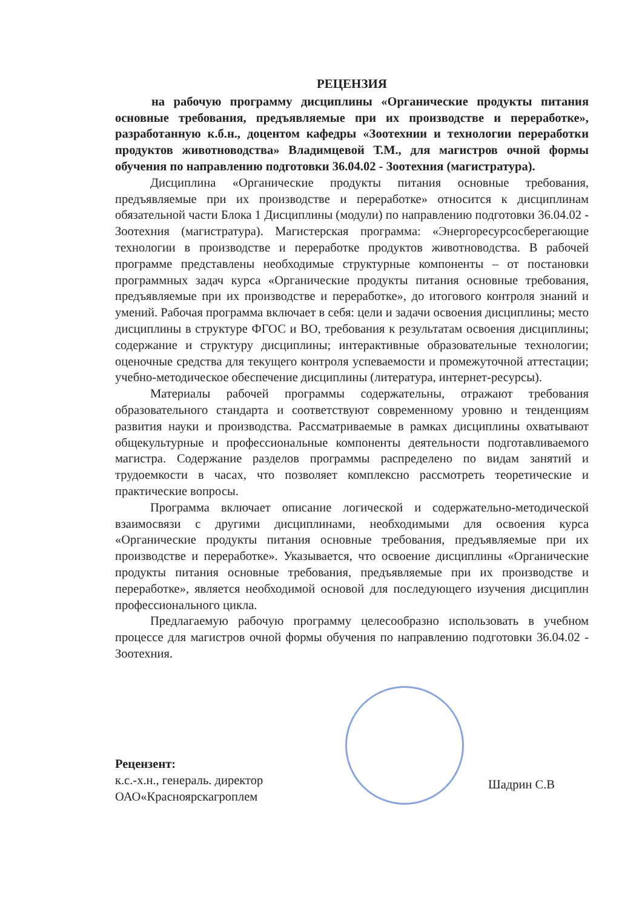РЕЦЕНЗИЯ
на рабочую программу дисциплины «Органические продукты питания основные требования, предъявляемые при их производстве и переработке», разработанную к.б.н., доцентом кафедры «Зоотехнии и технологии переработки продуктов животноводства» Владимцевой Т.М., для магистров очной формы обучения по направлению подготовки 36.04.02 - Зоотехния (магистратура).
Дисциплина «Органические продукты питания основные требования, предъявляемые при их производстве и переработке» относится к дисциплинам обязательной части Блока 1 Дисциплины (модули) по направлению подготовки 36.04.02 - Зоотехния (магистратура). Магистерская программа: «Энергоресурсосберегающие технологии в производстве и переработке продуктов животноводства. В рабочей программе представлены необходимые структурные компоненты – от постановки программных задач курса «Органические продукты питания основные требования, предъявляемые при их производстве и переработке», до итогового контроля знаний и умений. Рабочая программа включает в себя: цели и задачи освоения дисциплины; место дисциплины в структуре ФГОС и ВО, требования к результатам освоения дисциплины; содержание и структуру дисциплины; интерактивные образовательные технологии; оценочные средства для текущего контроля успеваемости и промежуточной аттестации; учебно-методическое обеспечение дисциплины (литература, интернет-ресурсы).
Материалы рабочей программы содержательны, отражают требования образовательного стандарта и соответствуют современному уровню и тенденциям развития науки и производства. Рассматриваемые в рамках дисциплины охватывают общекультурные и профессиональные компоненты деятельности подготавливаемого магистра. Содержание разделов программы распределено по видам занятий и трудоемкости в часах, что позволяет комплексно рассмотреть теоретические и практические вопросы.
Программа включает описание логической и содержательно-методической взаимосвязи с другими дисциплинами, необходимыми для освоения курса «Органические продукты питания основные требования, предъявляемые при их производстве и переработке». Указывается, что освоение дисциплины «Органические продукты питания основные требования, предъявляемые при их производстве и переработке», является необходимой основой для последующего изучения дисциплин профессионального цикла.
Предлагаемую рабочую программу целесообразно использовать в учебном процессе для магистров очной формы обучения по направлению подготовки 36.04.02 - Зоотехния.
Рецензент:
к.с.-х.н., генераль. директор
ОАО«Красноярскагроплем
Шадрин С.В